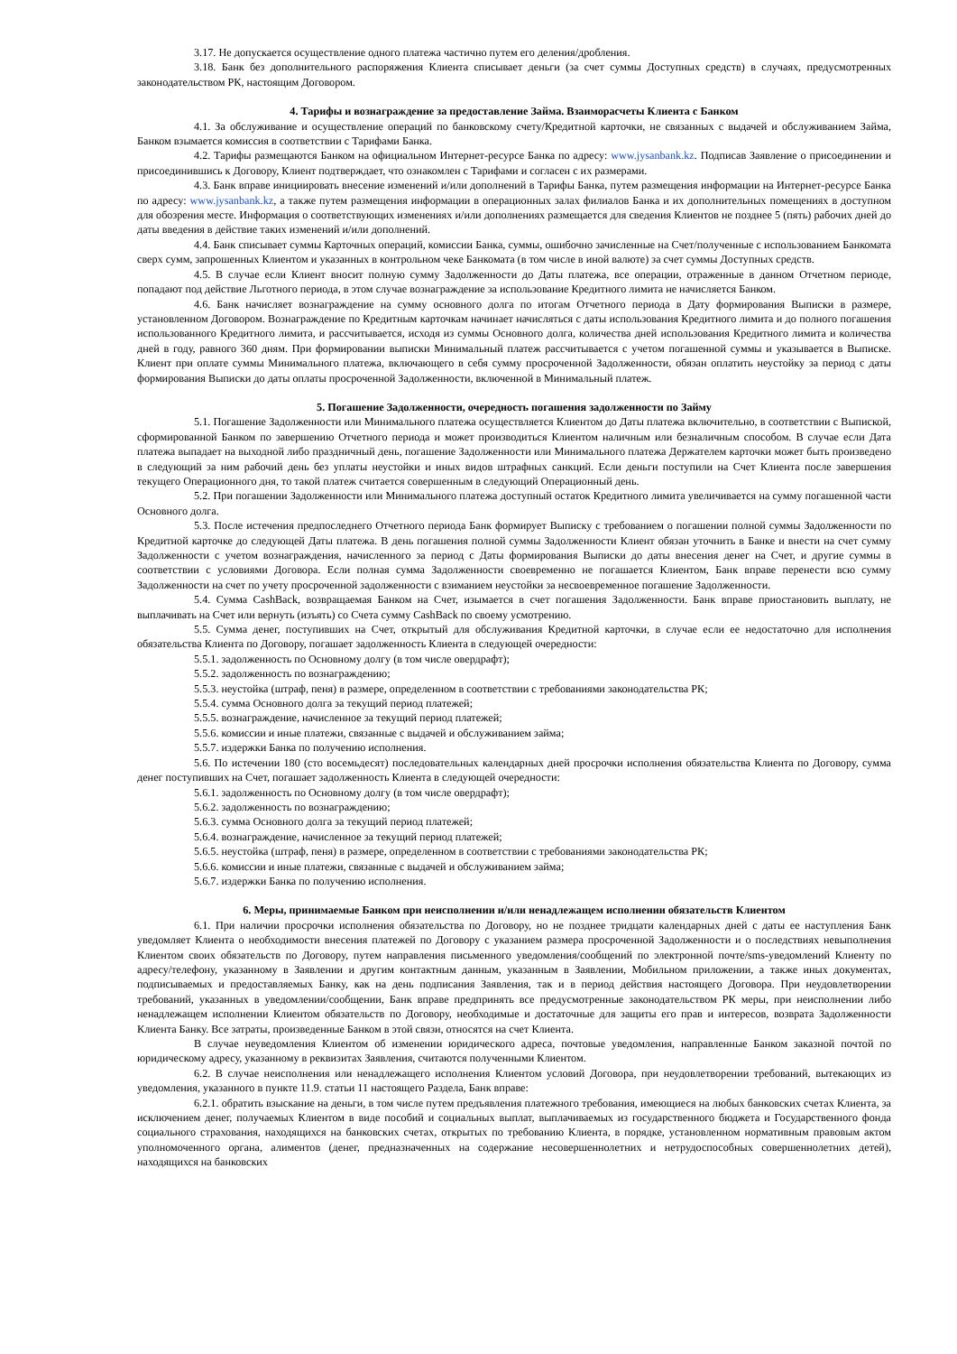3.17. Не допускается осуществление одного платежа частично путем его деления/дробления.
3.18. Банк без дополнительного распоряжения Клиента списывает деньги (за счет суммы Доступных средств) в случаях, предусмотренных законодательством РК, настоящим Договором.
4. Тарифы и вознаграждение за предоставление Займа. Взаиморасчеты Клиента с Банком
4.1. За обслуживание и осуществление операций по банковскому счету/Кредитной карточки, не связанных с выдачей и обслуживанием Займа, Банком взымается комиссия в соответствии с Тарифами Банка.
4.2. Тарифы размещаются Банком на официальном Интернет-ресурсе Банка по адресу: www.jysanbank.kz. Подписав Заявление о присоединении и присоединившись к Договору, Клиент подтверждает, что ознакомлен с Тарифами и согласен с их размерами.
4.3. Банк вправе инициировать внесение изменений и/или дополнений в Тарифы Банка, путем размещения информации на Интернет-ресурсе Банка по адресу: www.jysanbank.kz, а также путем размещения информации в операционных залах филиалов Банка и их дополнительных помещениях в доступном для обозрения месте. Информация о соответствующих изменениях и/или дополнениях размещается для сведения Клиентов не позднее 5 (пять) рабочих дней до даты введения в действие таких изменений и/или дополнений.
4.4. Банк списывает суммы Карточных операций, комиссии Банка, суммы, ошибочно зачисленные на Счет/полученные с использованием Банкомата сверх сумм, запрошенных Клиентом и указанных в контрольном чеке Банкомата (в том числе в иной валюте) за счет суммы Доступных средств.
4.5. В случае если Клиент вносит полную сумму Задолженности до Даты платежа, все операции, отраженные в данном Отчетном периоде, попадают под действие Льготного периода, в этом случае вознаграждение за использование Кредитного лимита не начисляется Банком.
4.6. Банк начисляет вознаграждение на сумму основного долга по итогам Отчетного периода в Дату формирования Выписки в размере, установленном Договором. Вознаграждение по Кредитным карточкам начинает начисляться с даты использования Кредитного лимита и до полного погашения использованного Кредитного лимита, и рассчитывается, исходя из суммы Основного долга, количества дней использования Кредитного лимита и количества дней в году, равного 360 дням. При формировании выписки Минимальный платеж рассчитывается с учетом погашенной суммы и указывается в Выписке. Клиент при оплате суммы Минимального платежа, включающего в себя сумму просроченной Задолженности, обязан оплатить неустойку за период с даты формирования Выписки до даты оплаты просроченной Задолженности, включенной в Минимальный платеж.
5. Погашение Задолженности, очередность погашения задолженности по Займу
5.1. Погашение Задолженности или Минимального платежа осуществляется Клиентом до Даты платежа включительно, в соответствии с Выпиской, сформированной Банком по завершению Отчетного периода и может производиться Клиентом наличным или безналичным способом. В случае если Дата платежа выпадает на выходной либо праздничный день, погашение Задолженности или Минимального платежа Держателем карточки может быть произведено в следующий за ним рабочий день без уплаты неустойки и иных видов штрафных санкций. Если деньги поступили на Счет Клиента после завершения текущего Операционного дня, то такой платеж считается совершенным в следующий Операционный день.
5.2. При погашении Задолженности или Минимального платежа доступный остаток Кредитного лимита увеличивается на сумму погашенной части Основного долга.
5.3. После истечения предпоследнего Отчетного периода Банк формирует Выписку с требованием о погашении полной суммы Задолженности по Кредитной карточке до следующей Даты платежа. В день погашения полной суммы Задолженности Клиент обязан уточнить в Банке и внести на счет сумму Задолженности с учетом вознаграждения, начисленного за период с Даты формирования Выписки до даты внесения денег на Счет, и другие суммы в соответствии с условиями Договора. Если полная сумма Задолженности своевременно не погашается Клиентом, Банк вправе перенести всю сумму Задолженности на счет по учету просроченной задолженности с взиманием неустойки за несвоевременное погашение Задолженности.
5.4. Сумма CashBack, возвращаемая Банком на Счет, изымается в счет погашения Задолженности. Банк вправе приостановить выплату, не выплачивать на Счет или вернуть (изъять) со Счета сумму CashBack по своему усмотрению.
5.5. Сумма денег, поступивших на Счет, открытый для обслуживания Кредитной карточки, в случае если ее недостаточно для исполнения обязательства Клиента по Договору, погашает задолженность Клиента в следующей очередности:
5.5.1. задолженность по Основному долгу (в том числе овердрафт);
5.5.2. задолженность по вознаграждению;
5.5.3. неустойка (штраф, пеня) в размере, определенном в соответствии с требованиями законодательства РК;
5.5.4. сумма Основного долга за текущий период платежей;
5.5.5. вознаграждение, начисленное за текущий период платежей;
5.5.6. комиссии и иные платежи, связанные с выдачей и обслуживанием займа;
5.5.7. издержки Банка по получению исполнения.
5.6. По истечении 180 (сто восемьдесят) последовательных календарных дней просрочки исполнения обязательства Клиента по Договору, сумма денег поступивших на Счет, погашает задолженность Клиента в следующей очередности:
5.6.1. задолженность по Основному долгу (в том числе овердрафт);
5.6.2. задолженность по вознаграждению;
5.6.3. сумма Основного долга за текущий период платежей;
5.6.4. вознаграждение, начисленное за текущий период платежей;
5.6.5. неустойка (штраф, пеня) в размере, определенном в соответствии с требованиями законодательства РК;
5.6.6. комиссии и иные платежи, связанные с выдачей и обслуживанием займа;
5.6.7. издержки Банка по получению исполнения.
6. Меры, принимаемые Банком при неисполнении и/или ненадлежащем исполнении обязательств Клиентом
6.1. При наличии просрочки исполнения обязательства по Договору, но не позднее тридцати календарных дней с даты ее наступления Банк уведомляет Клиента о необходимости внесения платежей по Договору с указанием размера просроченной Задолженности и о последствиях невыполнения Клиентом своих обязательств по Договору, путем направления письменного уведомления/сообщений по электронной почте/sms-уведомлений Клиенту по адресу/телефону, указанному в Заявлении и другим контактным данным, указанным в Заявлении, Мобильном приложении, а также иных документах, подписываемых и предоставляемых Банку, как на день подписания Заявления, так и в период действия настоящего Договора. При неудовлетворении требований, указанных в уведомлении/сообщении, Банк вправе предпринять все предусмотренные законодательством РК меры, при неисполнении либо ненадлежащем исполнении Клиентом обязательств по Договору, необходимые и достаточные для защиты его прав и интересов, возврата Задолженности Клиента Банку. Все затраты, произведенные Банком в этой связи, относятся на счет Клиента.
В случае неуведомления Клиентом об изменении юридического адреса, почтовые уведомления, направленные Банком заказной почтой по юридическому адресу, указанному в реквизитах Заявления, считаются полученными Клиентом.
6.2. В случае неисполнения или ненадлежащего исполнения Клиентом условий Договора, при неудовлетворении требований, вытекающих из уведомления, указанного в пункте 11.9. статьи 11 настоящего Раздела, Банк вправе:
6.2.1. обратить взыскание на деньги, в том числе путем предъявления платежного требования, имеющиеся на любых банковских счетах Клиента, за исключением денег, получаемых Клиентом в виде пособий и социальных выплат, выплачиваемых из государственного бюджета и Государственного фонда социального страхования, находящихся на банковских счетах, открытых по требованию Клиента, в порядке, установленном нормативным правовым актом уполномоченного органа, алиментов (денег, предназначенных на содержание несовершеннолетних и нетрудоспособных совершеннолетних детей), находящихся на банковских